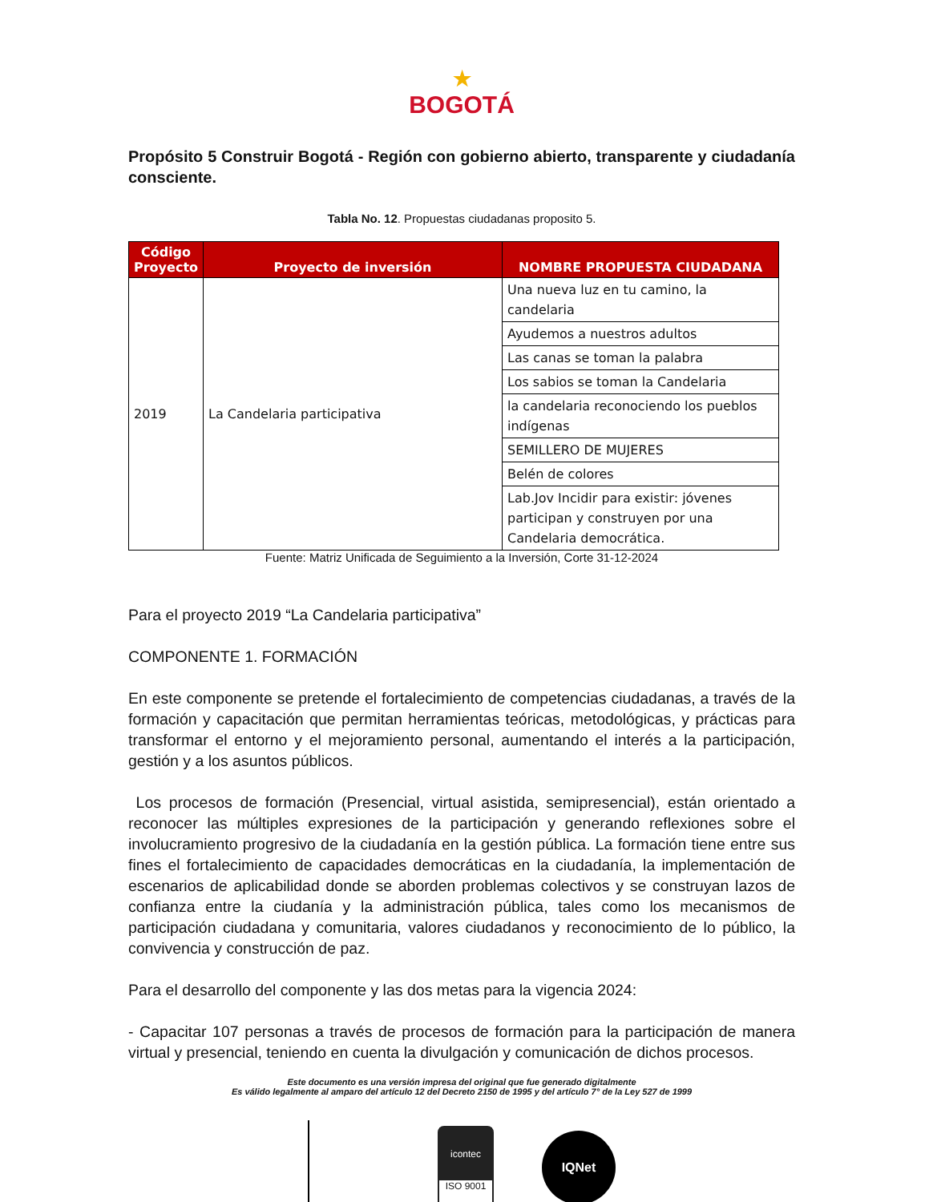★
BOGOTÁ
Propósito 5 Construir Bogotá - Región con gobierno abierto, transparente y ciudadanía consciente.
Tabla No. 12. Propuestas ciudadanas proposito 5.
| Código Proyecto | Proyecto de inversión | NOMBRE PROPUESTA CIUDADANA |
| --- | --- | --- |
| 2019 | La Candelaria participativa | Una nueva luz en tu camino, la candelaria |
| | | Ayudemos a nuestros adultos |
| | | Las canas se toman la palabra |
| | | Los sabios se toman la Candelaria |
| | | la candelaria reconociendo los pueblos indígenas |
| | | SEMILLERO DE MUJERES |
| | | Belén de colores |
| | | Lab.Jov Incidir para existir: jóvenes participan y construyen por una Candelaria democrática. |
Fuente: Matriz Unificada de Seguimiento a la Inversión, Corte 31-12-2024
Para el proyecto 2019 “La Candelaria participativa”
COMPONENTE 1. FORMACIÓN
En este componente se pretende el fortalecimiento de competencias ciudadanas, a través de la formación y capacitación que permitan herramientas teóricas, metodológicas, y prácticas para transformar el entorno y el mejoramiento personal, aumentando el interés a la participación, gestión y a los asuntos públicos.
Los procesos de formación (Presencial, virtual asistida, semipresencial), están orientado a reconocer las múltiples expresiones de la participación y generando reflexiones sobre el involucramiento progresivo de la ciudadanía en la gestión pública. La formación tiene entre sus fines el fortalecimiento de capacidades democráticas en la ciudadanía, la implementación de escenarios de aplicabilidad donde se aborden problemas colectivos y se construyan lazos de confianza entre la ciudanía y la administración pública, tales como los mecanismos de participación ciudadana y comunitaria, valores ciudadanos y reconocimiento de lo público, la convivencia y construcción de paz.
Para el desarrollo del componente y las dos metas para la vigencia 2024:
- Capacitar 107 personas a través de procesos de formación para la participación de manera virtual y presencial, teniendo en cuenta la divulgación y comunicación de dichos procesos.
Este documento es una versión impresa del original que fue generado digitalmente
Es válido legalmente al amparo del artículo 12 del Decreto 2150 de 1995 y del artículo 7° de la Ley 527 de 1999
icontec
ISO 9001
IQNet